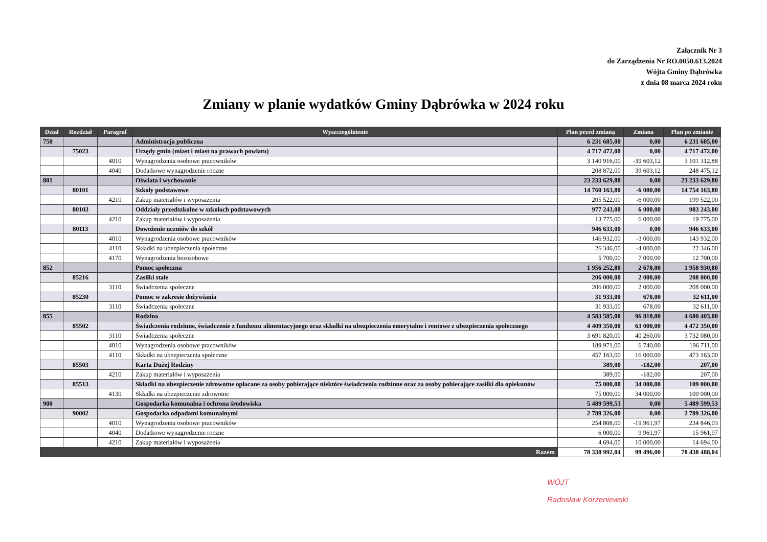Załącznik Nr 3
do Zarządzenia Nr RO.0050.613.2024
Wójta Gminy Dąbrówka
z dnia 08 marca 2024 roku
Zmiany w planie wydatków Gminy Dąbrówka w 2024 roku
| Dział | Rozdział | Paragraf | Wyszczególnienie | Plan przed zmianą | Zmiana | Plan po zmianie |
| --- | --- | --- | --- | --- | --- | --- |
| 750 | | | Administracja publiczna | 6 231 685,00 | 0,00 | 6 231 685,00 |
| | 75023 | | Urzędy gmin (miast i miast na prawach powiatu) | 4 717 472,00 | 0,00 | 4 717 472,00 |
| | | 4010 | Wynagrodzenia osobowe pracowników | 3 140 916,00 | -39 603,12 | 3 101 312,88 |
| | | 4040 | Dodatkowe wynagrodzenie roczne | 208 872,00 | 39 603,12 | 248 475,12 |
| 801 | | | Oświata i wychowanie | 23 233 629,80 | 0,00 | 23 233 629,80 |
| | 80101 | | Szkoły podstawowe | 14 760 163,80 | -6 000,00 | 14 754 163,80 |
| | | 4210 | Zakup materiałów i wyposażenia | 205 522,00 | -6 000,00 | 199 522,00 |
| | 80103 | | Oddziały przedszkolne w szkołach podstawowych | 977 243,00 | 6 000,00 | 983 243,00 |
| | | 4210 | Zakup materiałów i wyposażenia | 13 775,00 | 6 000,00 | 19 775,00 |
| | 80113 | | Dowożenie uczniów do szkół | 946 633,00 | 0,00 | 946 633,00 |
| | | 4010 | Wynagrodzenia osobowe pracowników | 146 932,00 | -3 000,00 | 143 932,00 |
| | | 4110 | Składki na ubezpieczenia społeczne | 26 346,00 | -4 000,00 | 22 346,00 |
| | | 4170 | Wynagrodzenia bezosobowe | 5 700,00 | 7 000,00 | 12 700,00 |
| 852 | | | Pomoc społeczna | 1 956 252,80 | 2 678,00 | 1 958 930,80 |
| | 85216 | | Zasiłki stałe | 206 000,00 | 2 000,00 | 208 000,00 |
| | | 3110 | Świadczenia społeczne | 206 000,00 | 2 000,00 | 208 000,00 |
| | 85230 | | Pomoc w zakresie dożywiania | 31 933,00 | 678,00 | 32 611,00 |
| | | 3110 | Świadczenia społeczne | 31 933,00 | 678,00 | 32 611,00 |
| 855 | | | Rodzina | 4 583 585,00 | 96 818,00 | 4 680 403,00 |
| | 85502 | | Świadczenia rodzinne, świadczenie z funduszu alimentacyjnego oraz składki na ubezpieczenia emerytalne i rentowe z ubezpieczenia społecznego | 4 409 350,00 | 63 000,00 | 4 472 350,00 |
| | | 3110 | Świadczenia społeczne | 3 691 820,00 | 40 260,00 | 3 732 080,00 |
| | | 4010 | Wynagrodzenia osobowe pracowników | 189 971,00 | 6 740,00 | 196 711,00 |
| | | 4110 | Składki na ubezpieczenia społeczne | 457 163,00 | 16 000,00 | 473 163,00 |
| | 85503 | | Karta Dużej Rodziny | 389,00 | -182,00 | 207,00 |
| | | 4210 | Zakup materiałów i wyposażenia | 389,00 | -182,00 | 207,00 |
| | 85513 | | Składki na ubezpieczenie zdrowotne opłacane za osoby pobierające niektóre świadczenia rodzinne oraz za osoby pobierające zasiłki dla opiekunów | 75 000,00 | 34 000,00 | 109 000,00 |
| | | 4130 | Składki na ubezpieczenie zdrowotne | 75 000,00 | 34 000,00 | 109 000,00 |
| 900 | | | Gospodarka komunalna i ochrona środowiska | 5 489 599,53 | 0,00 | 5 489 599,53 |
| | 90002 | | Gospodarka odpadami komunalnymi | 2 789 326,00 | 0,00 | 2 789 326,00 |
| | | 4010 | Wynagrodzenia osobowe pracowników | 254 808,00 | -19 961,97 | 234 846,03 |
| | | 4040 | Dodatkowe wynagrodzenie roczne | 6 000,00 | 9 961,97 | 15 961,97 |
| | | 4210 | Zakup materiałów i wyposażenia | 4 694,00 | 10 000,00 | 14 694,00 |
| Razem | | | | 78 338 992,04 | 99 496,00 | 78 438 488,04 |
WÓJT
Radosław Korzeniewski